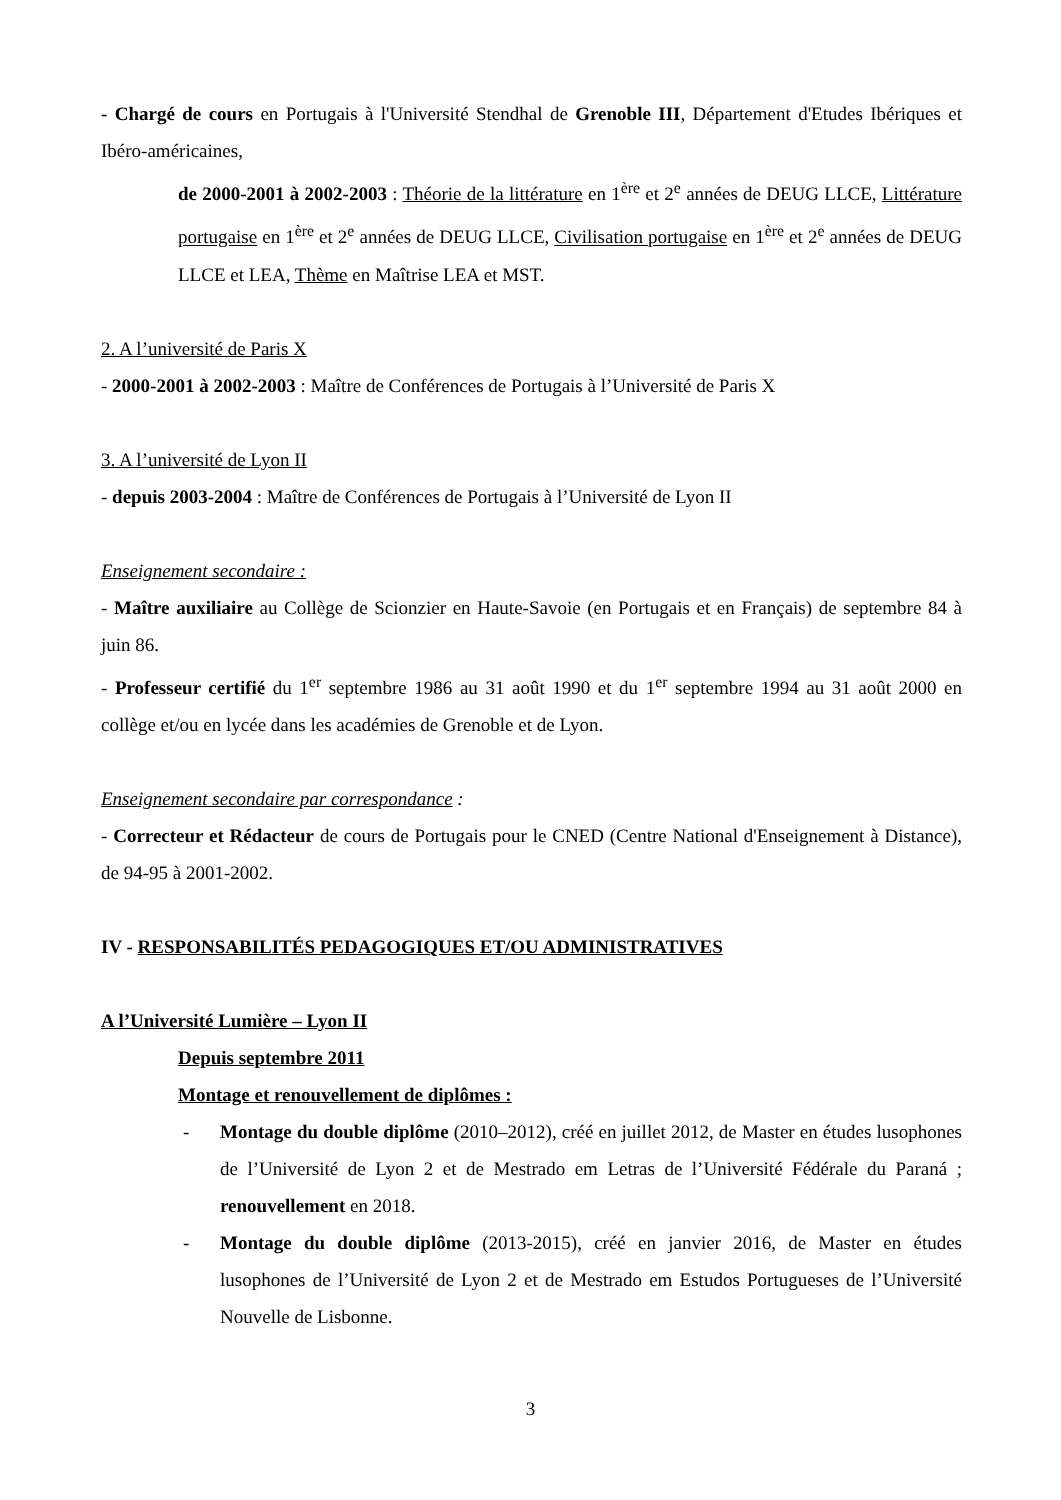- Chargé de cours en Portugais à l'Université Stendhal de Grenoble III, Département d'Etudes Ibériques et Ibéro-américaines,
de 2000-2001 à 2002-2003 : Théorie de la littérature en 1<sup>ère</sup> et 2<sup>e</sup> années de DEUG LLCE, Littérature portugaise en 1<sup>ère</sup> et 2<sup>e</sup> années de DEUG LLCE, Civilisation portugaise en 1<sup>ère</sup> et 2<sup>e</sup> années de DEUG LLCE et LEA, Thème en Maîtrise LEA et MST.
2. A l’université de Paris X
- 2000-2001 à 2002-2003 : Maître de Conférences de Portugais à l’Université de Paris X
3. A l’université de Lyon II
- depuis 2003-2004 : Maître de Conférences de Portugais à l’Université de Lyon II
Enseignement secondaire :
- Maître auxiliaire au Collège de Scionzier en Haute-Savoie (en Portugais et en Français) de septembre 84 à juin 86.
- Professeur certifié du 1<sup>er</sup> septembre 1986 au 31 août 1990 et du 1<sup>er</sup> septembre 1994 au 31 août 2000 en collège et/ou en lycée dans les académies de Grenoble et de Lyon.
Enseignement secondaire par correspondance :
- Correcteur et Rédacteur de cours de Portugais pour le CNED (Centre National d'Enseignement à Distance), de 94-95 à 2001-2002.
IV - RESPONSABILITÉS PEDAGOGIQUES ET/OU ADMINISTRATIVES
A l’Université Lumière – Lyon II
Depuis septembre 2011
Montage et renouvellement de diplômes :
- Montage du double diplôme (2010–2012), créé en juillet 2012, de Master en études lusophones de l’Université de Lyon 2 et de Mestrado em Letras de l’Université Fédérale du Paraná ; renouvellement en 2018.
- Montage du double diplôme (2013-2015), créé en janvier 2016, de Master en études lusophones de l’Université de Lyon 2 et de Mestrado em Estudos Portugueses de l’Université Nouvelle de Lisbonne.
3